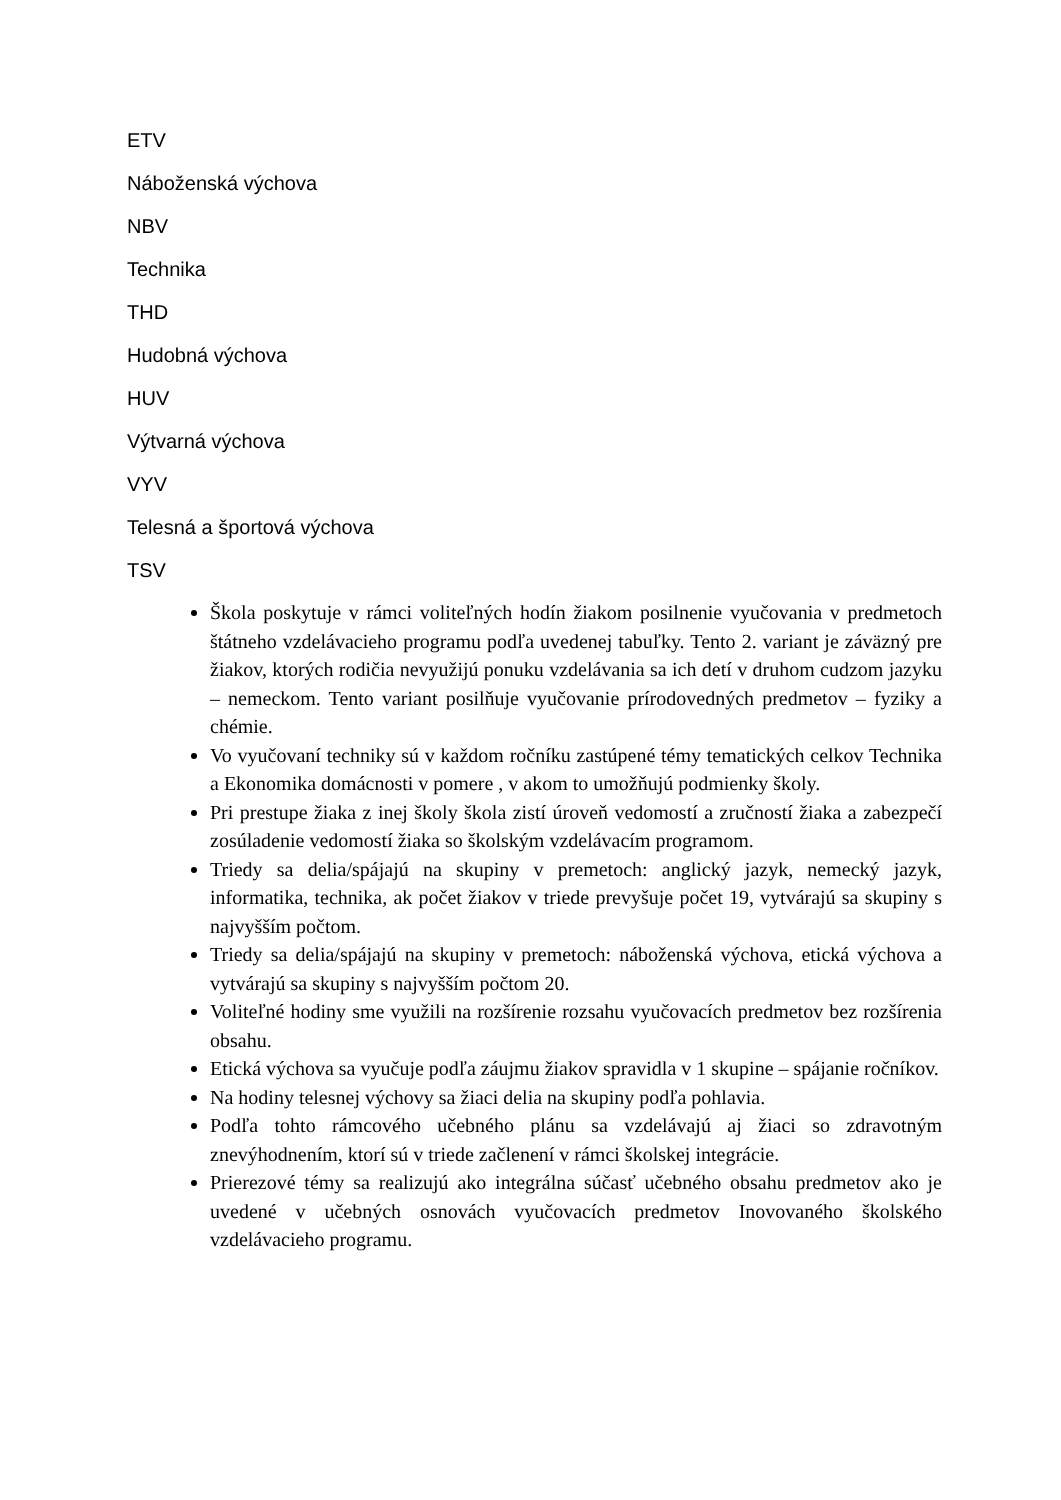ETV
Náboženská výchova
NBV
Technika
THD
Hudobná výchova
HUV
Výtvarná výchova
VYV
Telesná a športová výchova
TSV
Škola poskytuje v rámci voliteľných hodín žiakom posilnenie vyučovania v predmetoch štátneho vzdelávacieho programu podľa uvedenej tabuľky. Tento 2. variant je záväzný pre žiakov, ktorých rodičia nevyužijú ponuku vzdelávania sa ich detí v druhom cudzom jazyku – nemeckom. Tento variant posilňuje vyučovanie prírodovedných predmetov – fyziky a chémie.
Vo vyučovaní techniky sú v každom ročníku zastúpené témy tematických celkov Technika a Ekonomika domácnosti v pomere , v akom to umožňujú podmienky školy.
Pri prestupe žiaka z inej školy škola zistí úroveň vedomostí a zručností žiaka a zabezpečí zosúladenie vedomostí žiaka so školským vzdelávacím programom.
Triedy sa delia/spájajú na skupiny v premetoch: anglický jazyk, nemecký jazyk, informatika, technika, ak počet žiakov v triede prevyšuje počet 19, vytvárajú sa skupiny s najvyšším počtom.
Triedy sa delia/spájajú na skupiny v premetoch: náboženská výchova, etická výchova a vytvárajú sa skupiny s najvyšším počtom 20.
Voliteľné hodiny sme využili na rozšírenie rozsahu vyučovacích predmetov bez rozšírenia obsahu.
Etická výchova sa vyučuje podľa záujmu žiakov spravidla v 1 skupine – spájanie ročníkov.
Na hodiny telesnej výchovy sa žiaci delia na skupiny podľa pohlavia.
Podľa tohto rámcového učebného plánu sa vzdelávajú aj žiaci so zdravotným znevýhodnením, ktorí sú v triede začlenení v rámci školskej integrácie.
Prierezové témy sa realizujú ako integrálna súčasť učebného obsahu predmetov ako je uvedené v učebných osnovách vyučovacích predmetov Inovovaného školského vzdelávacieho programu.